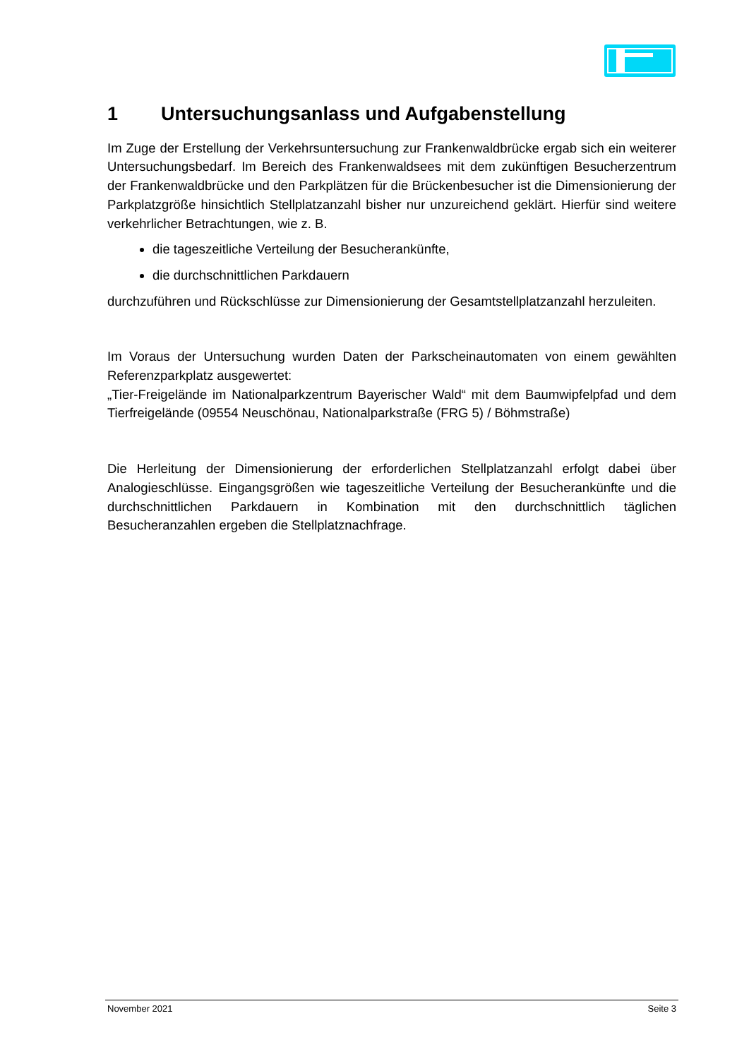1 Untersuchungsanlass und Aufgabenstellung
Im Zuge der Erstellung der Verkehrsuntersuchung zur Frankenwaldbrücke ergab sich ein weiterer Untersuchungsbedarf. Im Bereich des Frankenwaldsees mit dem zukünftigen Besucherzentrum der Frankenwaldbrücke und den Parkplätzen für die Brückenbesucher ist die Dimensionierung der Parkplatzgröße hinsichtlich Stellplatzanzahl bisher nur unzureichend geklärt. Hierfür sind weitere verkehrlicher Betrachtungen, wie z. B.
die tageszeitliche Verteilung der Besucherankünfte,
die durchschnittlichen Parkdauern
durchzuführen und Rückschlüsse zur Dimensionierung der Gesamtstellplatzanzahl herzuleiten.
Im Voraus der Untersuchung wurden Daten der Parkscheinautomaten von einem gewählten Referenzparkplatz ausgewertet:
„Tier-Freigelände im Nationalparkzentrum Bayerischer Wald“ mit dem Baumwipfelpfad und dem Tierfreigelände (09554 Neuschönau, Nationalparkstraße (FRG 5) / Böhmstraße)
Die Herleitung der Dimensionierung der erforderlichen Stellplatzanzahl erfolgt dabei über Analogieschlüsse. Eingangsgrößen wie tageszeitliche Verteilung der Besucherankünfte und die durchschnittlichen Parkdauern in Kombination mit den durchschnittlich täglichen Besucheranzahlen ergeben die Stellplatznachfrage.
November 2021 Seite 3